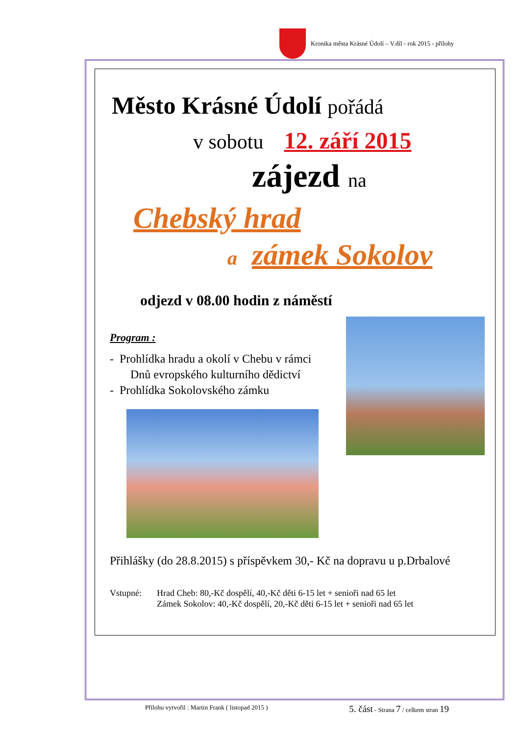Kronika města Krásné Údolí – V.díl - rok 2015 - přílohy
Město Krásné Údolí pořádá
v sobotu 12. září 2015
zájezd na
Chebský hrad
a zámek Sokolov
odjezd v 08.00 hodin z náměstí
Program :
- Prohlídka hradu a okolí v Chebu v rámci
Dnů evropského kulturního dědictví
- Prohlídka Sokolovského zámku
Přihlášky (do 28.8.2015) s příspěvkem 30,- Kč na dopravu u p.Drbalové
Vstupné: Hrad Cheb: 80,-Kč dospělí, 40,-Kč děti 6-15 let + senioři nad 65 let
Zámek Sokolov: 40,-Kč dospělí, 20,-Kč děti 6-15 let + senioři nad 65 let
Přílohu vytvořil : Martin Frank ( listopad 2015 ) 5. část - Strana 7 / celkem stran 19